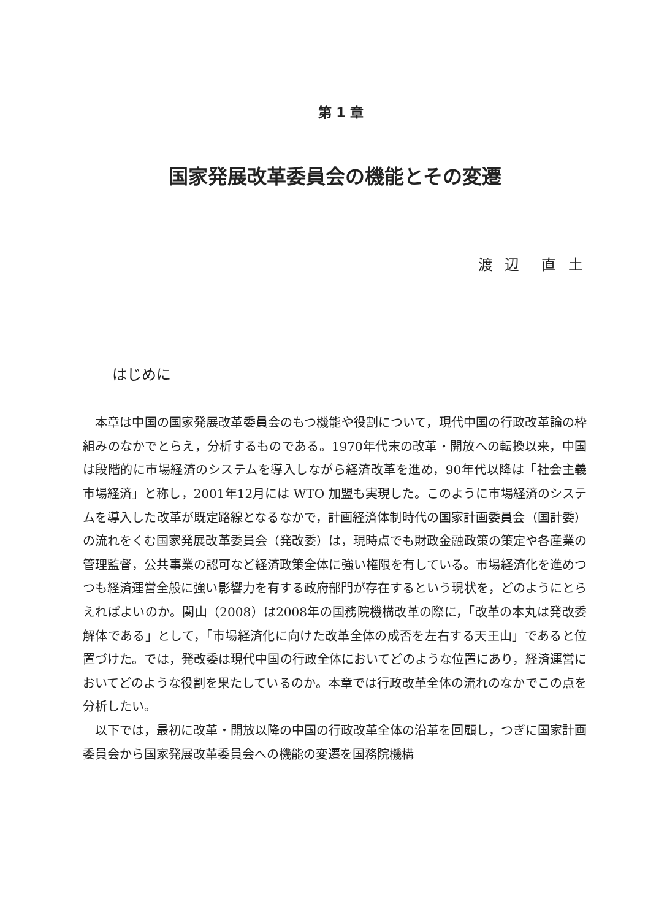第 1 章
国家発展改革委員会の機能とその変遷
渡 辺　直 土
はじめに
本章は中国の国家発展改革委員会のもつ機能や役割について，現代中国の行政改革論の枠組みのなかでとらえ，分析するものである。1970年代末の改革・開放への転換以来，中国は段階的に市場経済のシステムを導入しながら経済改革を進め，90年代以降は「社会主義市場経済」と称し，2001年12月には WTO 加盟も実現した。このように市場経済のシステムを導入した改革が既定路線となるなかで，計画経済体制時代の国家計画委員会（国計委）の流れをくむ国家発展改革委員会（発改委）は，現時点でも財政金融政策の策定や各産業の管理監督，公共事業の認可など経済政策全体に強い権限を有している。市場経済化を進めつつも経済運営全般に強い影響力を有する政府部門が存在するという現状を，どのようにとらえればよいのか。関山（2008）は2008年の国務院機構改革の際に，「改革の本丸は発改委解体である」として，「市場経済化に向けた改革全体の成否を左右する天王山」であると位置づけた。では，発改委は現代中国の行政全体においてどのような位置にあり，経済運営においてどのような役割を果たしているのか。本章では行政改革全体の流れのなかでこの点を分析したい。
以下では，最初に改革・開放以降の中国の行政改革全体の沿革を回顧し，つぎに国家計画委員会から国家発展改革委員会への機能の変遷を国務院機構